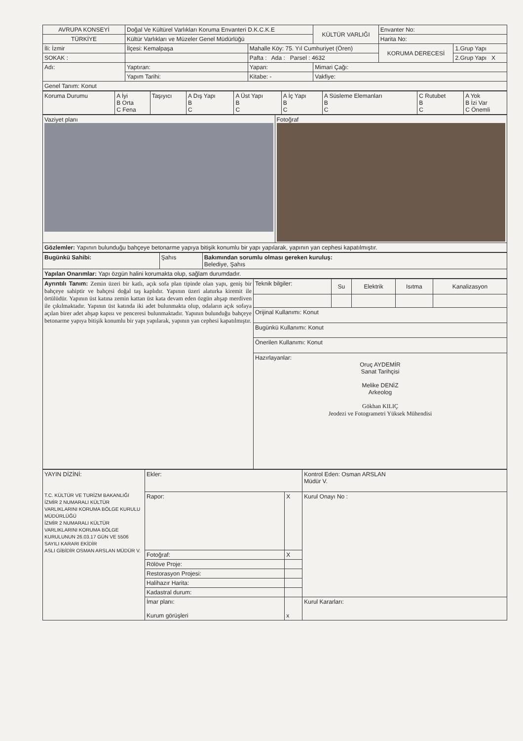| AVRUPA KONSEYİ | Doğal Ve Kültürel Varlıkları Koruma Envanteri D.K.C.K.E | | KÜLTÜR VARLIĞI | Envanter No: | |
| TÜRKİYE | Kültür Varlıkları ve Müzeler Genel Müdürlüğü | | | Harita No: | |
| İli: İzmir | İlçesi: Kemalpaşa | Mahalle Köy: 75. Yıl Cumhuriyet (Ören) | | KORUMA DERECESİ | 1.Grup Yapı |
| SOKAK : | | Pafta : Ada : Parsel : 4632 | | | 2.Grup Yapı X |
| Adı: | Yaptıran: | Yapan: | Mimari Çağı: | | |
| | Yapım Tarihi: | Kitabe: - | Vakfiye: | | |
| Genel Tanım: Konut | | | | | |
| Koruma Durumu | A İyi B Orta C Fena | Taşıyıcı | A Dış Yapı B C | A Üst Yapı B C | A İç Yapı B C | A Süsleme Elemanları B C | C Rutubet B C | A Yok B İzi Var C Önemli |
| Vaziyet planı | Fotoğraf |
| Gözlemler: Yapının bulunduğu bahçeye betonarme yapıya bitişik konumlu bir yapı yapılarak, yapının yan cephesi kapatılmıştır. | |
| Bugünkü Sahibi: | Şahıs | Bakımından sorumlu olması gereken kuruluş: Belediye, Şahıs |
| Yapılan Onarımlar: Yapı özgün halini korumakta olup, sağlam durumdadır. | | |
| Ayrıntılı Tanım: Zemin üzeri bir katlı, açık sofa plan tipinde olan yapı, geniş bir bahçeye sahiptir ve bahçesi doğal taş kaplıdır. Yapının üzeri alaturka kiremit ile örtülüdür. Yapının üst katına zemin kattan üst kata devam eden özgün ahşap merdiven ile çıkılmaktadır. Yapının üst katında iki adet bulunmakta olup, odaların açık sofaya açılan birer adet ahşap kapısı ve penceresi bulunmaktadır. Yapının bulunduğu bahçeye betonarme yapıya bitişik konumlu bir yapı yapılarak, yapının yan cephesi kapatılmıştır. | Teknik bilgiler: | Su | Elektrik | Isıtma | Kanalizasyon |
| | Orijinal Kullanımı: Konut | | | | |
| | Bugünkü Kullanımı: Konut | | | | |
| | Önerilen Kullanımı: Konut | | | | |
| | Hazırlayanlar: Oruç AYDEMİR Sanat Tarihçisi Melike DENİZ Arkeolog Gökhan KILIÇ Jeodezi ve Fotogrametri Yüksek Mühendisi | | | | |
| YAYIN DİZİNİ: T.C. KÜLTÜR VE TURİZM BAKANLIĞI İZMİR 2 NUMARALI KÜLTÜR VARLIKLARINI KORUMA BÖLGE KURULU MÜDÜRLÜĞÜ İZMİR 2 NUMARALI KÜLTÜR VARLIKLARINI KORUMA BÖLGE KURULUNUN 26.03.17 GÜN VE 5506 SAYILI KARARI EKİDİR ASLI GİBİDİR OSMAN ARSLAN MÜDÜR V. | Ekler: | | Kontrol Eden: Osman ARSLAN Müdür V. |
| | Rapor: | X | Kurul Onayı No : |
| | Fotoğraf: | X | |
| | Rölöve Proje: | | |
| | Restorasyon Projesi: | | |
| | Halihazır Harita: | | |
| | Kadastral durum: | | |
| | İmar planı: Kurum görüşleri | x | Kurul Kararları: |